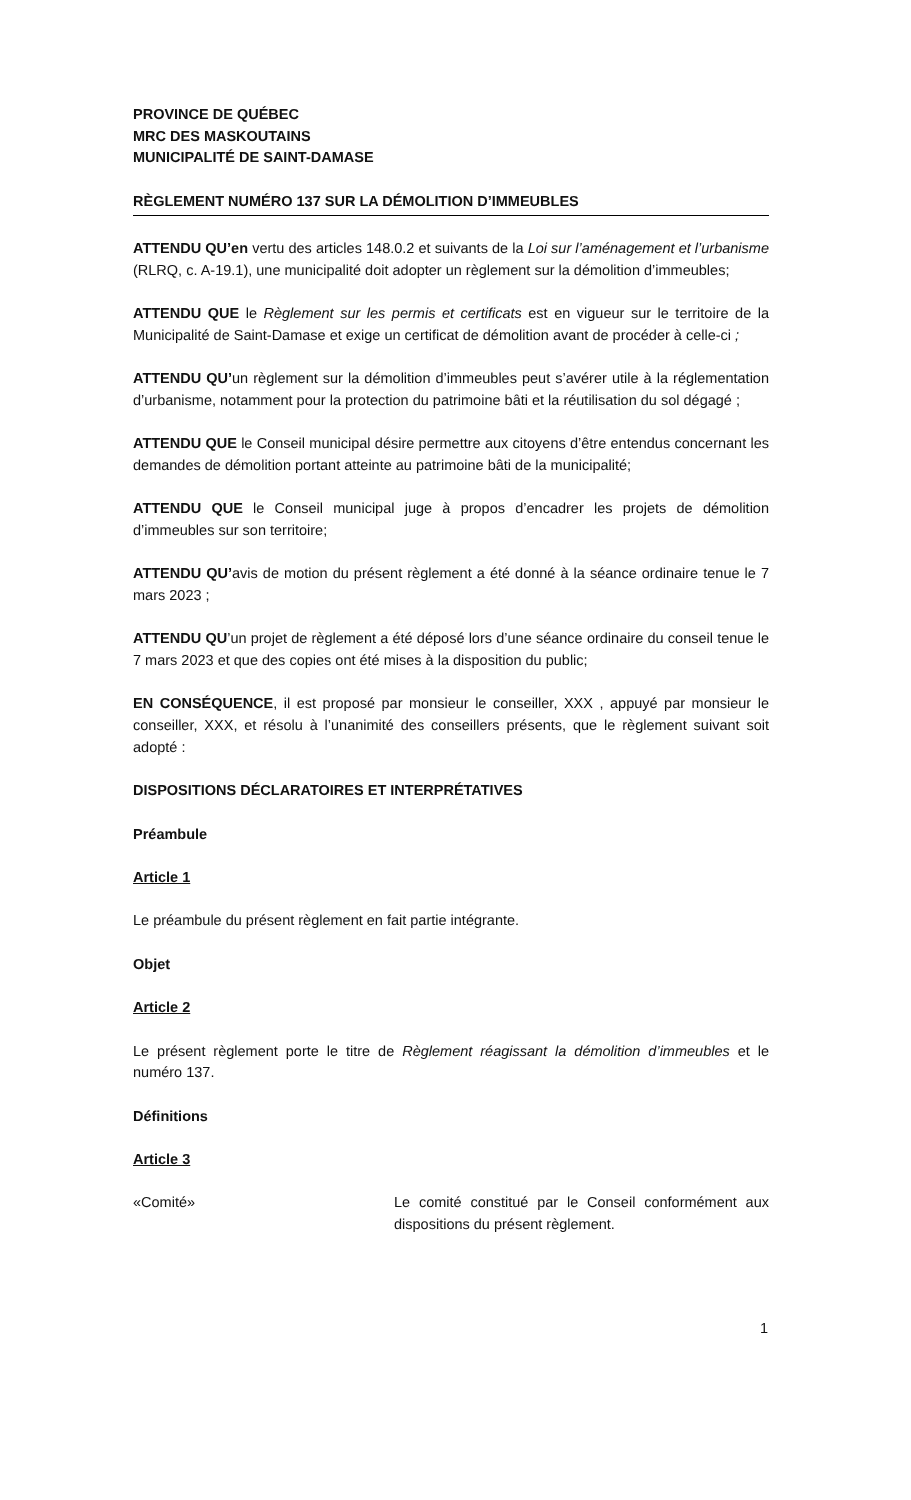PROVINCE DE QUÉBEC
MRC DES MASKOUTAINS
MUNICIPALITÉ DE SAINT-DAMASE
RÈGLEMENT NUMÉRO 137 SUR LA DÉMOLITION D’IMMEUBLES
ATTENDU QU’en vertu des articles 148.0.2 et suivants de la Loi sur l’aménagement et l’urbanisme (RLRQ, c. A-19.1), une municipalité doit adopter un règlement sur la démolition d’immeubles;
ATTENDU QUE le Règlement sur les permis et certificats est en vigueur sur le territoire de la Municipalité de Saint-Damase et exige un certificat de démolition avant de procéder à celle-ci ;
ATTENDU QU’un règlement sur la démolition d’immeubles peut s’avérer utile à la réglementation d’urbanisme, notamment pour la protection du patrimoine bâti et la réutilisation du sol dégagé ;
ATTENDU QUE le Conseil municipal désire permettre aux citoyens d’être entendus concernant les demandes de démolition portant atteinte au patrimoine bâti de la municipalité;
ATTENDU QUE le Conseil municipal juge à propos d’encadrer les projets de démolition d’immeubles sur son territoire;
ATTENDU QU’avis de motion du présent règlement a été donné à la séance ordinaire tenue le 7 mars 2023 ;
ATTENDU QU’un projet de règlement a été déposé lors d’une séance ordinaire du conseil tenue le 7 mars 2023 et que des copies ont été mises à la disposition du public;
EN CONSÉQUENCE, il est proposé par monsieur le conseiller, XXX , appuyé par monsieur le conseiller, XXX, et résolu à l’unanimité des conseillers présents, que le règlement suivant soit adopté :
DISPOSITIONS DÉCLARATOIRES ET INTERPRÉTATIVES
Préambule
Article 1
Le préambule du présent règlement en fait partie intégrante.
Objet
Article 2
Le présent règlement porte le titre de Règlement réagissant la démolition d’immeubles et le numéro 137.
Définitions
Article 3
«Comité» Le comité constitué par le Conseil conformément aux dispositions du présent règlement.
1